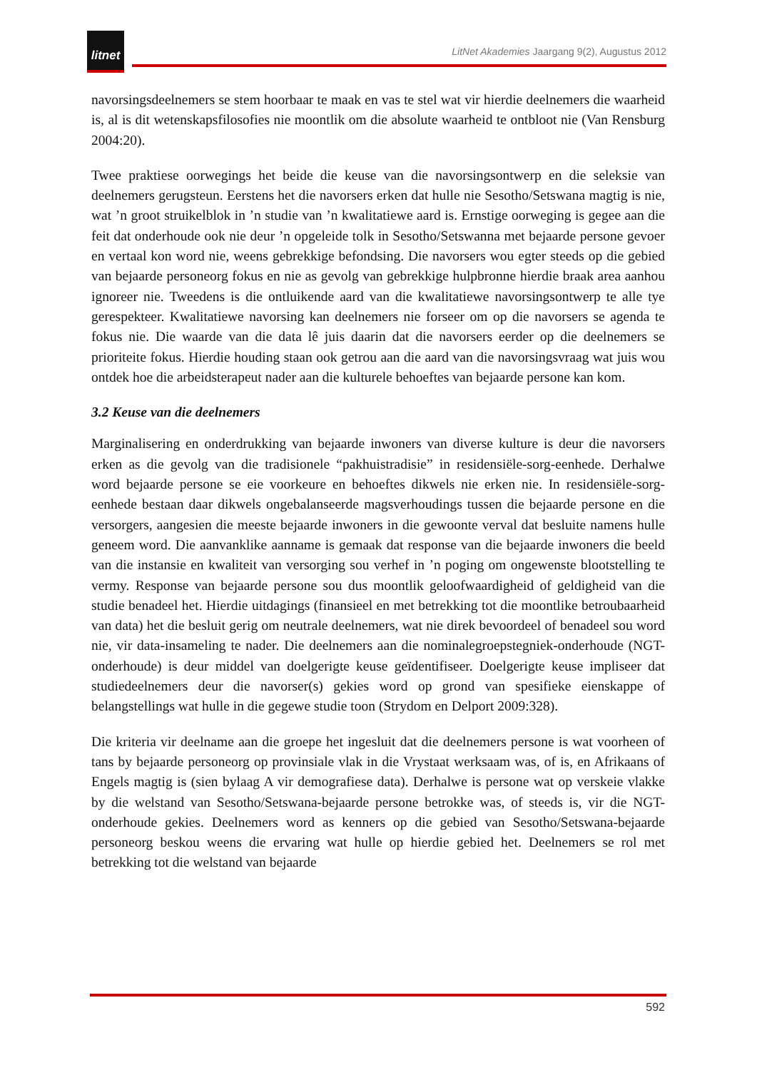litnet
LitNet Akademies Jaargang 9(2), Augustus 2012
navorsingsdeelnemers se stem hoorbaar te maak en vas te stel wat vir hierdie deelnemers die waarheid is, al is dit wetenskapsfilosofies nie moontlik om die absolute waarheid te ontbloot nie (Van Rensburg 2004:20).
Twee praktiese oorwegings het beide die keuse van die navorsingsontwerp en die seleksie van deelnemers gerugsteun. Eerstens het die navorsers erken dat hulle nie Sesotho/Setswana magtig is nie, wat ’n groot struikelblok in ’n studie van ’n kwalitatiewe aard is. Ernstige oorweging is gegee aan die feit dat onderhoude ook nie deur ’n opgeleide tolk in Sesotho/Setswanna met bejaarde persone gevoer en vertaal kon word nie, weens gebrekkige befondsing. Die navorsers wou egter steeds op die gebied van bejaarde personeorg fokus en nie as gevolg van gebrekkige hulpbronne hierdie braak area aanhou ignoreer nie. Tweedens is die ontluikende aard van die kwalitatiewe navorsingsontwerp te alle tye gerespekteer. Kwalitatiewe navorsing kan deelnemers nie forseer om op die navorsers se agenda te fokus nie. Die waarde van die data lê juis daarin dat die navorsers eerder op die deelnemers se prioriteite fokus. Hierdie houding staan ook getrou aan die aard van die navorsingsvraag wat juis wou ontdek hoe die arbeidsterapeut nader aan die kulturele behoeftes van bejaarde persone kan kom.
3.2 Keuse van die deelnemers
Marginalisering en onderdrukking van bejaarde inwoners van diverse kulture is deur die navorsers erken as die gevolg van die tradisionele “pakhuistradisie” in residensiële-sorg-eenhede. Derhalwe word bejaarde persone se eie voorkeure en behoeftes dikwels nie erken nie. In residensiële-sorg-eenhede bestaan daar dikwels ongebalanseerde magsverhoudings tussen die bejaarde persone en die versorgers, aangesien die meeste bejaarde inwoners in die gewoonte verval dat besluite namens hulle geneem word. Die aanvanklike aanname is gemaak dat response van die bejaarde inwoners die beeld van die instansie en kwaliteit van versorging sou verhef in ’n poging om ongewenste blootstelling te vermy. Response van bejaarde persone sou dus moontlik geloofwaardigheid of geldigheid van die studie benadeel het. Hierdie uitdagings (finansieel en met betrekking tot die moontlike betroubaarheid van data) het die besluit gerig om neutrale deelnemers, wat nie direk bevoordeel of benadeel sou word nie, vir data-insameling te nader. Die deelnemers aan die nominalegroepstegniek-onderhoude (NGT-onderhoude) is deur middel van doelgerigte keuse geïdentifiseer. Doelgerigte keuse impliseer dat studiedeelnemers deur die navorser(s) gekies word op grond van spesifieke eienskappe of belangstellings wat hulle in die gegewe studie toon (Strydom en Delport 2009:328).
Die kriteria vir deelname aan die groepe het ingesluit dat die deelnemers persone is wat voorheen of tans by bejaarde personeorg op provinsiale vlak in die Vrystaat werksaam was, of is, en Afrikaans of Engels magtig is (sien bylaag A vir demografiese data). Derhalwe is persone wat op verskeie vlakke by die welstand van Sesotho/Setswana-bejaarde persone betrokke was, of steeds is, vir die NGT-onderhoude gekies. Deelnemers word as kenners op die gebied van Sesotho/Setswana-bejaarde personeorg beskou weens die ervaring wat hulle op hierdie gebied het. Deelnemers se rol met betrekking tot die welstand van bejaarde
592